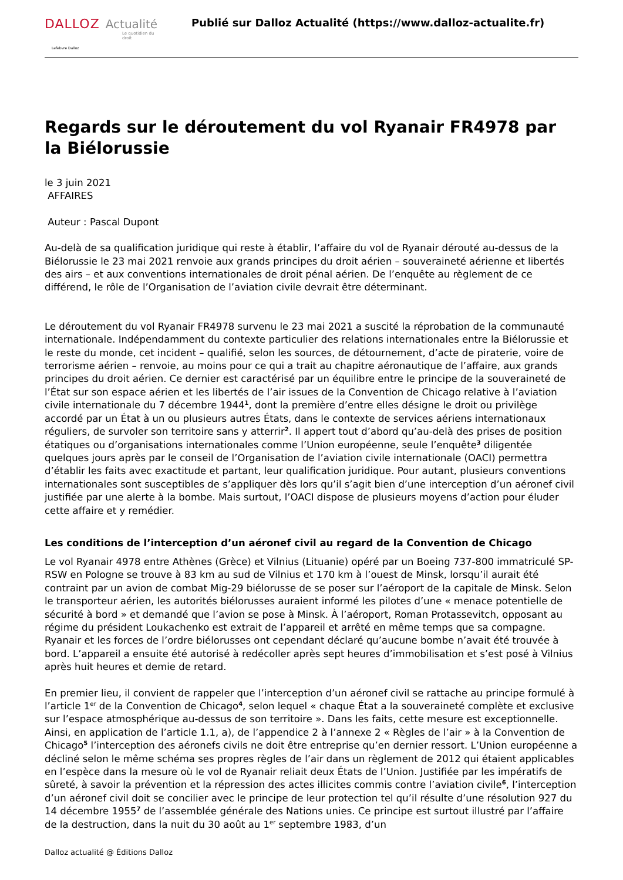DALLOZ Actualité
Le quotidien du droit
Lefebvre Dalloz
Publié sur Dalloz Actualité (https://www.dalloz-actualite.fr)
Regards sur le déroutement du vol Ryanair FR4978 par la Biélorussie
le 3 juin 2021
AFFAIRES
Auteur : Pascal Dupont
Au-delà de sa qualification juridique qui reste à établir, l’affaire du vol de Ryanair dérouté au-dessus de la Biélorussie le 23 mai 2021 renvoie aux grands principes du droit aérien – souveraineté aérienne et libertés des airs – et aux conventions internationales de droit pénal aérien. De l’enquête au règlement de ce différend, le rôle de l’Organisation de l’aviation civile devrait être déterminant.
Le déroutement du vol Ryanair FR4978 survenu le 23 mai 2021 a suscité la réprobation de la communauté internationale. Indépendamment du contexte particulier des relations internationales entre la Biélorussie et le reste du monde, cet incident – qualifié, selon les sources, de détournement, d’acte de piraterie, voire de terrorisme aérien – renvoie, au moins pour ce qui a trait au chapitre aéronautique de l’affaire, aux grands principes du droit aérien. Ce dernier est caractérisé par un équilibre entre le principe de la souveraineté de l’État sur son espace aérien et les libertés de l’air issues de la Convention de Chicago relative à l’aviation civile internationale du 7 décembre 1944<sup>1</sup>, dont la première d’entre elles désigne le droit ou privilège accordé par un État à un ou plusieurs autres États, dans le contexte de services aériens internationaux réguliers, de survoler son territoire sans y atterrir<sup>2</sup>. Il appert tout d’abord qu’au-delà des prises de position étatiques ou d’organisations internationales comme l’Union européenne, seule l’enquête<sup>3</sup> diligentée quelques jours après par le conseil de l’Organisation de l’aviation civile internationale (OACI) permettra d’établir les faits avec exactitude et partant, leur qualification juridique. Pour autant, plusieurs conventions internationales sont susceptibles de s’appliquer dès lors qu’il s’agit bien d’une interception d’un aéronef civil justifiée par une alerte à la bombe. Mais surtout, l’OACI dispose de plusieurs moyens d’action pour éluder cette affaire et y remédier.
Les conditions de l’interception d’un aéronef civil au regard de la Convention de Chicago
Le vol Ryanair 4978 entre Athènes (Grèce) et Vilnius (Lituanie) opéré par un Boeing 737-800 immatriculé SP-RSW en Pologne se trouve à 83 km au sud de Vilnius et 170 km à l’ouest de Minsk, lorsqu’il aurait été contraint par un avion de combat Mig-29 biélorusse de se poser sur l’aéroport de la capitale de Minsk. Selon le transporteur aérien, les autorités biélorusses auraient informé les pilotes d’une « menace potentielle de sécurité à bord » et demandé que l’avion se pose à Minsk. À l’aéroport, Roman Protassevitch, opposant au régime du président Loukachenko est extrait de l’appareil et arrêté en même temps que sa compagne. Ryanair et les forces de l’ordre biélorusses ont cependant déclaré qu’aucune bombe n’avait été trouvée à bord. L’appareil a ensuite été autorisé à redécoller après sept heures d’immobilisation et s’est posé à Vilnius après huit heures et demie de retard.
En premier lieu, il convient de rappeler que l’interception d’un aéronef civil se rattache au principe formulé à l’article 1<sup>er</sup> de la Convention de Chicago<sup>4</sup>, selon lequel « chaque État a la souveraineté complète et exclusive sur l’espace atmosphérique au-dessus de son territoire ». Dans les faits, cette mesure est exceptionnelle. Ainsi, en application de l’article 1.1, a), de l’appendice 2 à l’annexe 2 « Règles de l’air » à la Convention de Chicago<sup>5</sup> l’interception des aéronefs civils ne doit être entreprise qu’en dernier ressort. L’Union européenne a décliné selon le même schéma ses propres règles de l’air dans un règlement de 2012 qui étaient applicables en l’espèce dans la mesure où le vol de Ryanair reliait deux États de l’Union. Justifiée par les impératifs de sûreté, à savoir la prévention et la répression des actes illicites commis contre l’aviation civile<sup>6</sup>, l’interception d’un aéronef civil doit se concilier avec le principe de leur protection tel qu’il résulte d’une résolution 927 du 14 décembre 1955<sup>7</sup> de l’assemblée générale des Nations unies. Ce principe est surtout illustré par l’affaire de la destruction, dans la nuit du 30 août au 1<sup>er</sup> septembre 1983, d’un
Dalloz actualité @ Éditions Dalloz